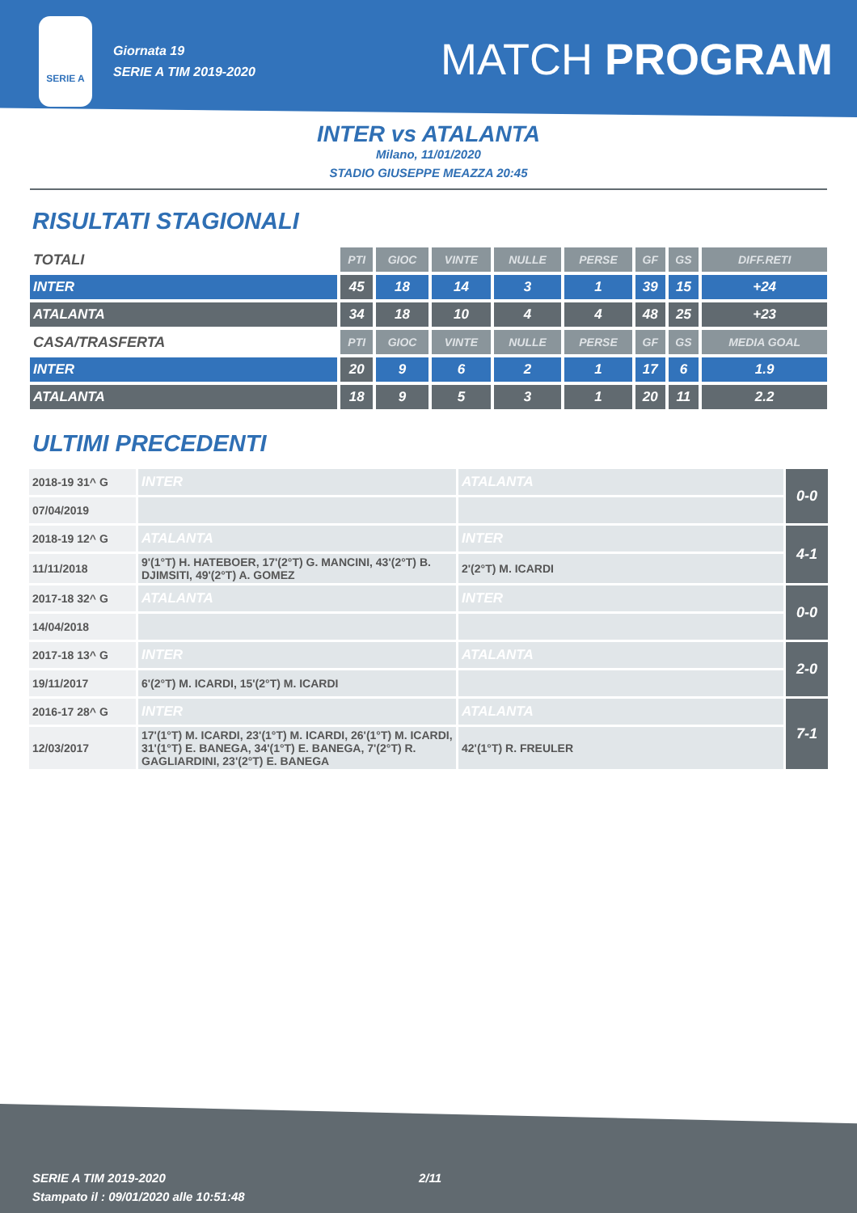SERIE A
Giornata 19
SERIE A TIM 2019-2020
MATCH PROGRAM
INTER vs ATALANTA
Milano, 11/01/2020
STADIO GIUSEPPE MEAZZA 20:45
RISULTATI STAGIONALI
| TOTALI | PTI | GIOC | VINTE | NULLE | PERSE | GF | GS | DIFF.RETI |
| --- | --- | --- | --- | --- | --- | --- | --- | --- |
| INTER | 45 | 18 | 14 | 3 | 1 | 39 | 15 | +24 |
| ATALANTA | 34 | 18 | 10 | 4 | 4 | 48 | 25 | +23 |
| CASA/TRASFERTA | PTI | GIOC | VINTE | NULLE | PERSE | GF | GS | MEDIA GOAL |
| INTER | 20 | 9 | 6 | 2 | 1 | 17 | 6 | 1.9 |
| ATALANTA | 18 | 9 | 5 | 3 | 1 | 20 | 11 | 2.2 |
ULTIMI PRECEDENTI
| 2018-19 31^ G | INTER | ATALANTA | 0-0 |
| 07/04/2019 | | | |
| 2018-19 12^ G | ATALANTA | INTER | 4-1 |
| 11/11/2018 | 9'(1°T) H. HATEBOER, 17'(2°T) G. MANCINI, 43'(2°T) B. DJIMSITI, 49'(2°T) A. GOMEZ | 2'(2°T) M. ICARDI | |
| 2017-18 32^ G | ATALANTA | INTER | 0-0 |
| 14/04/2018 | | | |
| 2017-18 13^ G | INTER | ATALANTA | 2-0 |
| 19/11/2017 | 6'(2°T) M. ICARDI, 15'(2°T) M. ICARDI | | |
| 2016-17 28^ G | INTER | ATALANTA | 7-1 |
| 12/03/2017 | 17'(1°T) M. ICARDI, 23'(1°T) M. ICARDI, 26'(1°T) M. ICARDI, 31'(1°T) E. BANEGA, 34'(1°T) E. BANEGA, 7'(2°T) R. GAGLIARDINI, 23'(2°T) E. BANEGA | 42'(1°T) R. FREULER | |
SERIE A TIM 2019-2020
Stampato il : 09/01/2020 alle 10:51:48
2/11